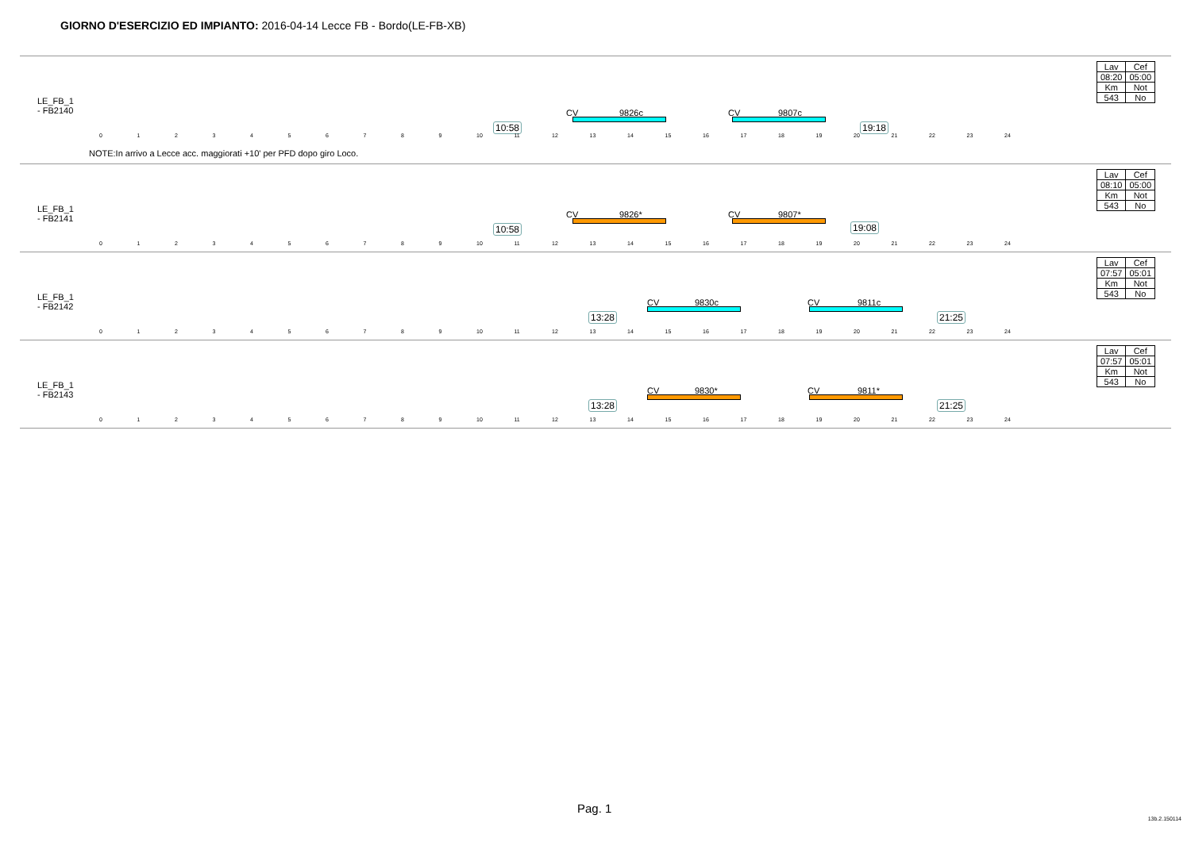GIORNO D'ESERCIZIO ED IMPIANTO: 2016-04-14 Lecce FB - Bordo(LE-FB-XB)
LE_FB_1
- FB2140
10:58
CV 9826c CV 9807c
19:18
| Lav | Cef |
| 08:20 | 05:00 |
| Km | Not |
| 543 | No |
0123456789 10 11 12 13 14 15 16 17 18 19 20 21 22 23 24
NOTE:In arrivo a Lecce acc. maggiorati +10' per PFD dopo giro Loco.
LE_FB_1
- FB2141
10:58
CV 9826* CV 9807*
19:08
| Lav | Cef |
| 08:10 | 05:00 |
| Km | Not |
| 543 | No |
0123456789 10 11 12 13 14 15 16 17 18 19 20 21 22 23 24
LE_FB_1
- FB2142
13:28
CV 9830c CV 9811c
21:25
| Lav | Cef |
| 07:57 | 05:01 |
| Km | Not |
| 543 | No |
0123456789 10 11 12 13 14 15 16 17 18 19 20 21 22 23 24
LE_FB_1
- FB2143
13:28
CV 9830* CV 9811*
21:25
| Lav | Cef |
| 07:57 | 05:01 |
| Km | Not |
| 543 | No |
0123456789 10 11 12 13 14 15 16 17 18 19 20 21 22 23 24
Pag. 1
13b.2.150114